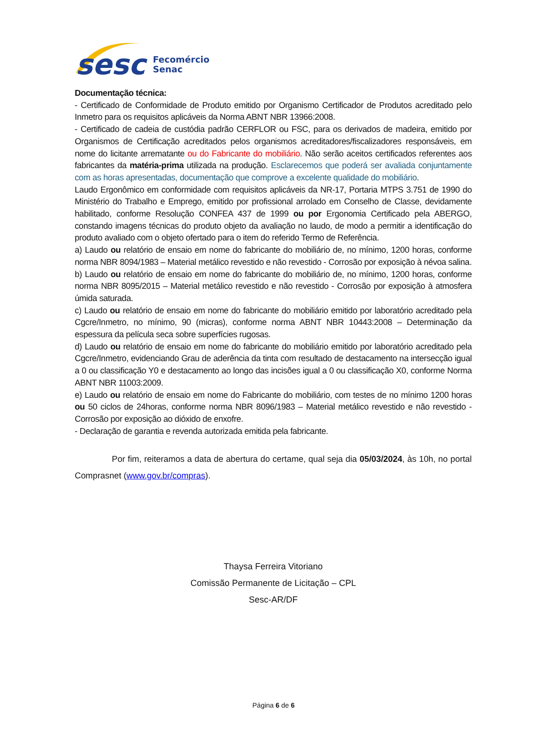sesc
Fecomércio
Senac
Documentação técnica:
- Certificado de Conformidade de Produto emitido por Organismo Certificador de Produtos acreditado pelo Inmetro para os requisitos aplicáveis da Norma ABNT NBR 13966:2008.
- Certificado de cadeia de custódia padrão CERFLOR ou FSC, para os derivados de madeira, emitido por Organismos de Certificação acreditados pelos organismos acreditadores/fiscalizadores responsáveis, em nome do licitante arrematante ou do Fabricante do mobiliário. Não serão aceitos certificados referentes aos fabricantes da matéria-prima utilizada na produção. Esclarecemos que poderá ser avaliada conjuntamente com as horas apresentadas, documentação que comprove a excelente qualidade do mobiliário.
Laudo Ergonômico em conformidade com requisitos aplicáveis da NR-17, Portaria MTPS 3.751 de 1990 do Ministério do Trabalho e Emprego, emitido por profissional arrolado em Conselho de Classe, devidamente habilitado, conforme Resolução CONFEA 437 de 1999 ou por Ergonomia Certificado pela ABERGO, constando imagens técnicas do produto objeto da avaliação no laudo, de modo a permitir a identificação do produto avaliado com o objeto ofertado para o item do referido Termo de Referência.
a) Laudo ou relatório de ensaio em nome do fabricante do mobiliário de, no mínimo, 1200 horas, conforme norma NBR 8094/1983 – Material metálico revestido e não revestido - Corrosão por exposição à névoa salina.
b) Laudo ou relatório de ensaio em nome do fabricante do mobiliário de, no mínimo, 1200 horas, conforme norma NBR 8095/2015 – Material metálico revestido e não revestido - Corrosão por exposição à atmosfera úmida saturada.
c) Laudo ou relatório de ensaio em nome do fabricante do mobiliário emitido por laboratório acreditado pela Cgcre/Inmetro, no mínimo, 90 (micras), conforme norma ABNT NBR 10443:2008 – Determinação da espessura da película seca sobre superfícies rugosas.
d) Laudo ou relatório de ensaio em nome do fabricante do mobiliário emitido por laboratório acreditado pela Cgcre/Inmetro, evidenciando Grau de aderência da tinta com resultado de destacamento na intersecção igual a 0 ou classificação Y0 e destacamento ao longo das incisões igual a 0 ou classificação X0, conforme Norma ABNT NBR 11003:2009.
e) Laudo ou relatório de ensaio em nome do Fabricante do mobiliário, com testes de no mínimo 1200 horas ou 50 ciclos de 24horas, conforme norma NBR 8096/1983 – Material metálico revestido e não revestido - Corrosão por exposição ao dióxido de enxofre.
- Declaração de garantia e revenda autorizada emitida pela fabricante.
Por fim, reiteramos a data de abertura do certame, qual seja dia 05/03/2024, às 10h, no portal Comprasnet (www.gov.br/compras).
Thaysa Ferreira Vitoriano
Comissão Permanente de Licitação – CPL
Sesc-AR/DF
Página 6 de 6